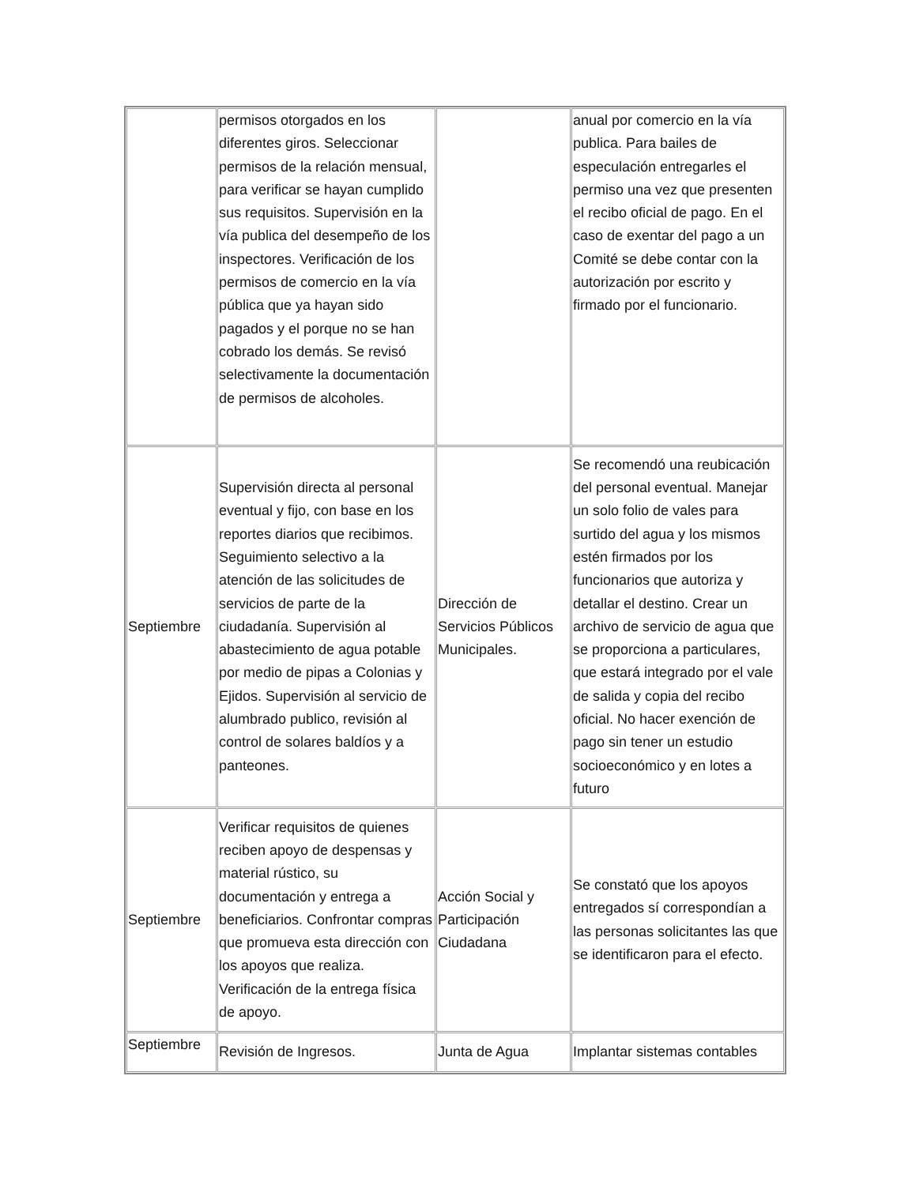| | permisos otorgados en los diferentes giros. Seleccionar permisos de la relación mensual, para verificar se hayan cumplido sus requisitos. Supervisión en la vía publica del desempeño de los inspectores. Verificación de los permisos de comercio en la vía pública que ya hayan sido pagados y el porque no se han cobrado los demás. Se revisó selectivamente la documentación de permisos de alcoholes. | | anual por comercio en la vía publica. Para bailes de especulación entregarles el permiso una vez que presenten el recibo oficial de pago. En el caso de exentar del pago a un Comité se debe contar con la autorización por escrito y firmado por el funcionario. |
| Septiembre | Supervisión directa al personal eventual y fijo, con base en los reportes diarios que recibimos. Seguimiento selectivo a la atención de las solicitudes de servicios de parte de la ciudadanía. Supervisión al abastecimiento de agua potable por medio de pipas a Colonias y Ejidos. Supervisión al servicio de alumbrado publico, revisión al control de solares baldíos y a panteones. | Dirección de Servicios Públicos Municipales. | Se recomendó una reubicación del personal eventual. Manejar un solo folio de vales para surtido del agua y los mismos estén firmados por los funcionarios que autoriza y detallar el destino. Crear un archivo de servicio de agua que se proporciona a particulares, que estará integrado por el vale de salida y copia del recibo oficial. No hacer exención de pago sin tener un estudio socioeconómico y en lotes a futuro |
| Septiembre | Verificar requisitos de quienes reciben apoyo de despensas y material rústico, su documentación y entrega a beneficiarios. Confrontar compras que promueva esta dirección con los apoyos que realiza. Verificación de la entrega física de apoyo. | Acción Social y Participación Ciudadana | Se constató que los apoyos entregados sí correspondían a las personas solicitantes las que se identificaron para el efecto. |
| Septiembre | Revisión de Ingresos. | Junta de Agua | Implantar sistemas contables |